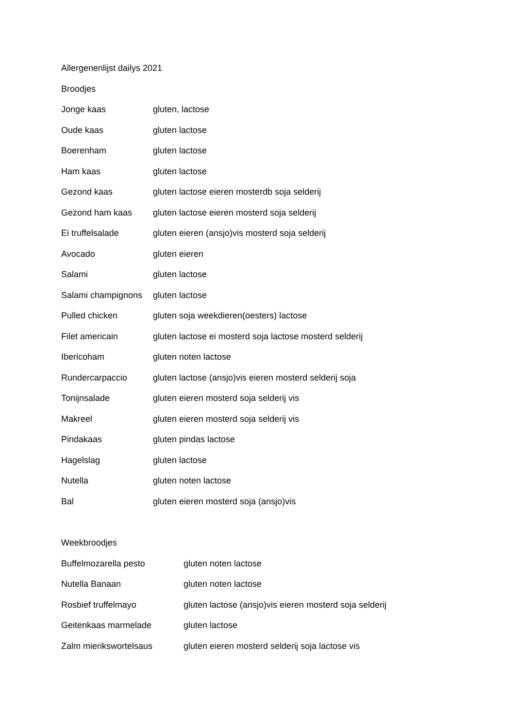Allergenenlijst dailys 2021
Broodjes
Jonge kaas gluten, lactose
Oude kaas gluten lactose
Boerenham gluten lactose
Ham kaas gluten lactose
Gezond kaas gluten lactose eieren mosterdb soja selderij
Gezond ham kaas gluten lactose eieren mosterd soja selderij
Ei truffelsalade gluten eieren (ansjo)vis mosterd soja selderij
Avocado gluten eieren
Salami gluten lactose
Salami champignons gluten lactose
Pulled chicken gluten soja weekdieren(oesters) lactose
Filet americain gluten lactose ei mosterd soja lactose mosterd selderij
Ibericoham gluten noten lactose
Rundercarpaccio gluten lactose (ansjo)vis eieren mosterd selderij soja
Tonijnsalade gluten eieren mosterd soja selderij vis
Makreel gluten eieren mosterd soja selderij vis
Pindakaas gluten pindas lactose
Hagelslag gluten lactose
Nutella gluten noten lactose
Bal gluten eieren mosterd soja (ansjo)vis
Weekbroodjes
Buffelmozarella pesto gluten noten lactose
Nutella Banaan gluten noten lactose
Rosbief truffelmayo gluten lactose (ansjo)vis eieren mosterd soja selderij
Geitenkaas marmelade gluten lactose
Zalm mierikswortelsaus gluten eieren mosterd selderij soja lactose vis